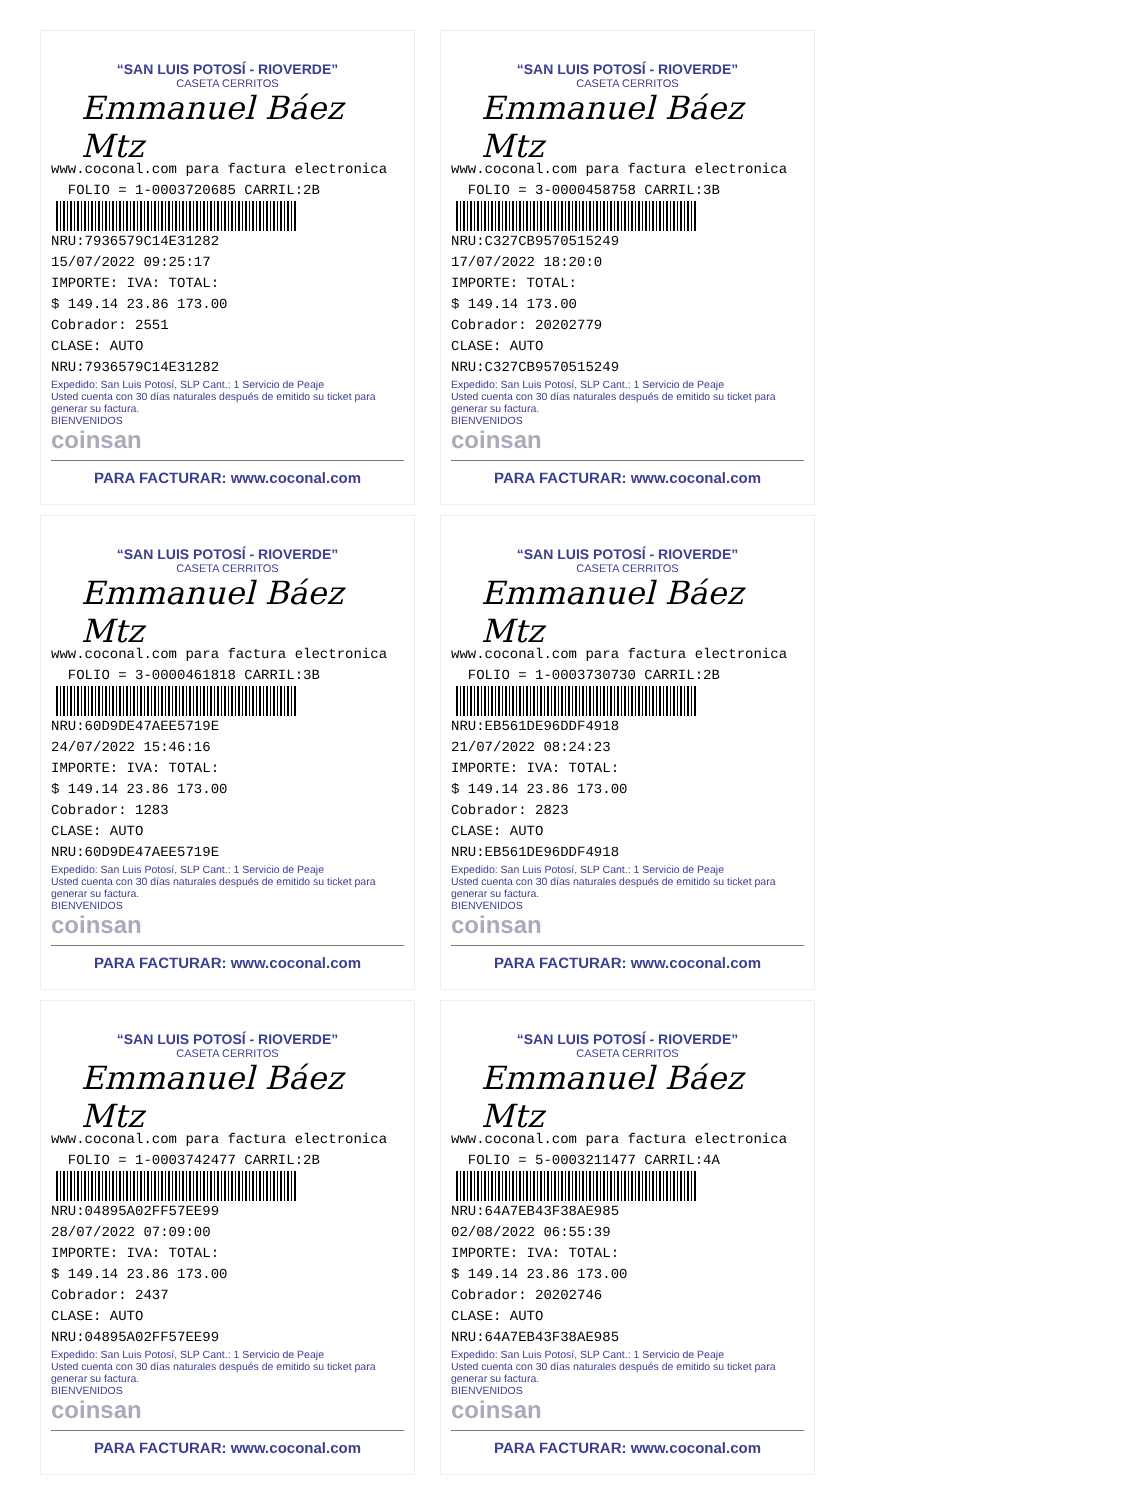“SAN LUIS POTOSÍ - RIOVERDE”
CASETA CERRITOS
Emmanuel Báez Mtz
www.coconal.com para factura electronica
FOLIO = 1-0003720685 CARRIL:2B
NRU:7936579C14E31282
15/07/2022 09:25:17
IMPORTE: IVA: TOTAL:
$ 149.14 23.86 173.00
Cobrador: 2551
CLASE: AUTO
NRU:7936579C14E31282
Expedido: San Luis Potosí, SLP Cant.: 1 Servicio de Peaje
Usted cuenta con 30 días naturales después de emitido su ticket para generar su factura.
BIENVENIDOS
coinsan
PARA FACTURAR: www.coconal.com
“SAN LUIS POTOSÍ - RIOVERDE”
CASETA CERRITOS
Emmanuel Báez Mtz
www.coconal.com para factura electronica
FOLIO = 3-0000458758 CARRIL:3B
NRU:C327CB9570515249
17/07/2022 18:20:0
IMPORTE: TOTAL:
$ 149.14 173.00
Cobrador: 20202779
CLASE: AUTO
NRU:C327CB9570515249
Expedido: San Luis Potosí, SLP Cant.: 1 Servicio de Peaje
Usted cuenta con 30 días naturales después de emitido su ticket para generar su factura.
BIENVENIDOS
coinsan
PARA FACTURAR: www.coconal.com
“SAN LUIS POTOSÍ - RIOVERDE”
CASETA CERRITOS
Emmanuel Báez Mtz
www.coconal.com para factura electronica
FOLIO = 3-0000461818 CARRIL:3B
NRU:60D9DE47AEE5719E
24/07/2022 15:46:16
IMPORTE: IVA: TOTAL:
$ 149.14 23.86 173.00
Cobrador: 1283
CLASE: AUTO
NRU:60D9DE47AEE5719E
Expedido: San Luis Potosí, SLP Cant.: 1 Servicio de Peaje
Usted cuenta con 30 días naturales después de emitido su ticket para generar su factura.
BIENVENIDOS
coinsan
PARA FACTURAR: www.coconal.com
“SAN LUIS POTOSÍ - RIOVERDE”
CASETA CERRITOS
Emmanuel Báez Mtz
www.coconal.com para factura electronica
FOLIO = 1-0003730730 CARRIL:2B
NRU:EB561DE96DDF4918
21/07/2022 08:24:23
IMPORTE: IVA: TOTAL:
$ 149.14 23.86 173.00
Cobrador: 2823
CLASE: AUTO
NRU:EB561DE96DDF4918
Expedido: San Luis Potosí, SLP Cant.: 1 Servicio de Peaje
Usted cuenta con 30 días naturales después de emitido su ticket para generar su factura.
BIENVENIDOS
coinsan
PARA FACTURAR: www.coconal.com
“SAN LUIS POTOSÍ - RIOVERDE”
CASETA CERRITOS
Emmanuel Báez Mtz
www.coconal.com para factura electronica
FOLIO = 1-0003742477 CARRIL:2B
NRU:04895A02FF57EE99
28/07/2022 07:09:00
IMPORTE: IVA: TOTAL:
$ 149.14 23.86 173.00
Cobrador: 2437
CLASE: AUTO
NRU:04895A02FF57EE99
Expedido: San Luis Potosí, SLP Cant.: 1 Servicio de Peaje
Usted cuenta con 30 días naturales después de emitido su ticket para generar su factura.
BIENVENIDOS
coinsan
PARA FACTURAR: www.coconal.com
“SAN LUIS POTOSÍ - RIOVERDE”
CASETA CERRITOS
Emmanuel Báez Mtz
www.coconal.com para factura electronica
FOLIO = 5-0003211477 CARRIL:4A
NRU:64A7EB43F38AE985
02/08/2022 06:55:39
IMPORTE: IVA: TOTAL:
$ 149.14 23.86 173.00
Cobrador: 20202746
CLASE: AUTO
NRU:64A7EB43F38AE985
Expedido: San Luis Potosí, SLP Cant.: 1 Servicio de Peaje
Usted cuenta con 30 días naturales después de emitido su ticket para generar su factura.
BIENVENIDOS
coinsan
PARA FACTURAR: www.coconal.com